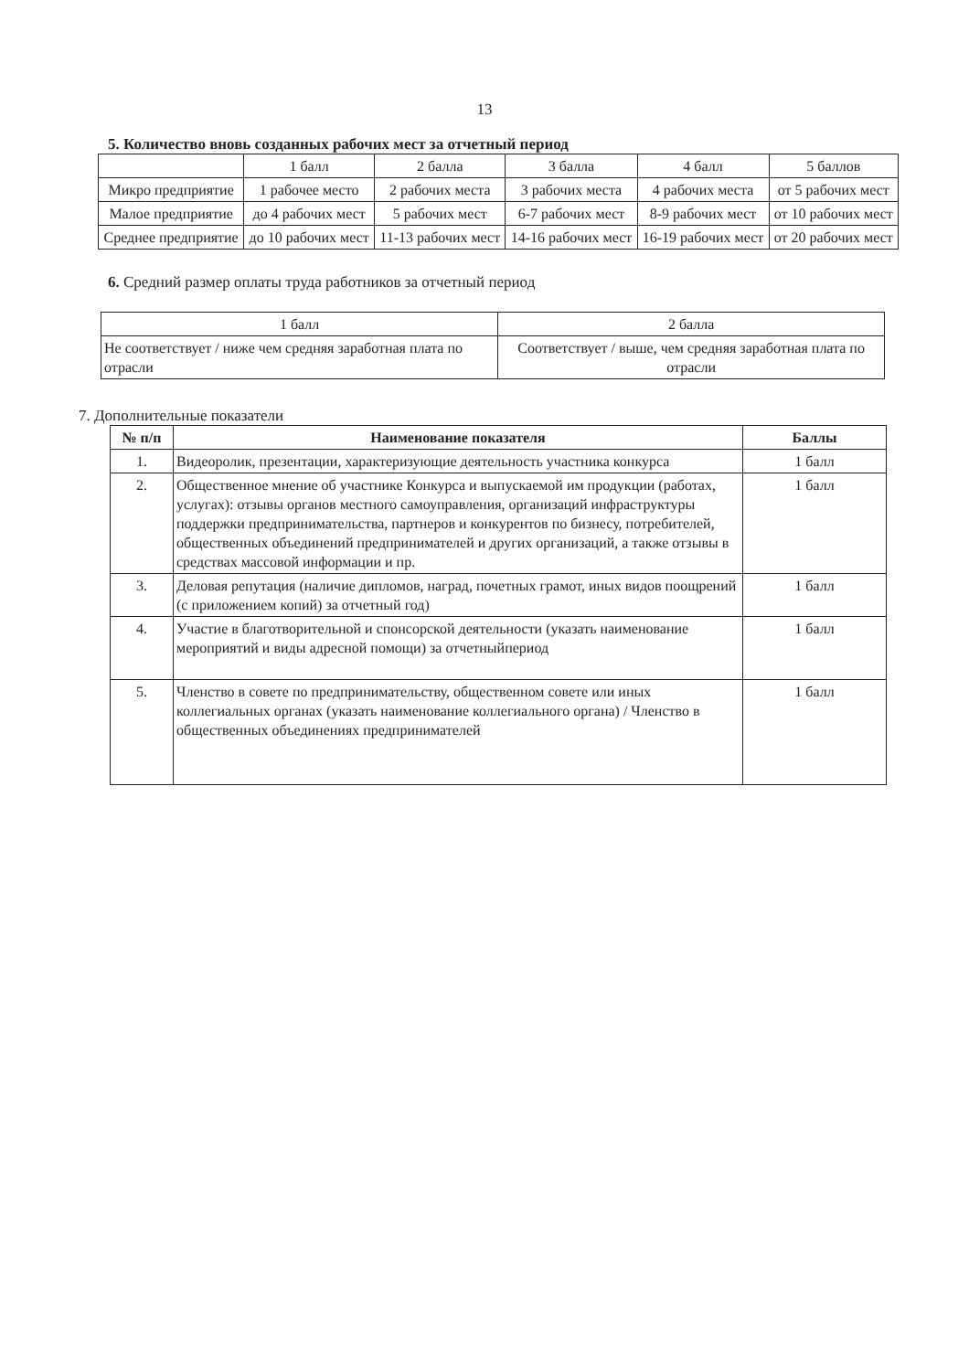13
5. Количество вновь созданных рабочих мест за отчетный период
| | 1 балл | 2 балла | 3 балла | 4 балл | 5 баллов |
| --- | --- | --- | --- | --- | --- |
| Микро предприятие | 1 рабочее место | 2 рабочих места | 3 рабочих места | 4 рабочих места | от 5 рабочих мест |
| Малое предприятие | до 4 рабочих мест | 5 рабочих мест | 6-7 рабочих мест | 8-9 рабочих мест | от 10 рабочих мест |
| Среднее предприятие | до 10 рабочих мест | 11-13 рабочих мест | 14-16 рабочих мест | 16-19 рабочих мест | от 20 рабочих мест |
6. Средний размер оплаты труда работников за отчетный период
| 1 балл | 2 балла |
| --- | --- |
| Не соответствует / ниже чем средняя заработная плата по отрасли | Соответствует / выше, чем средняя заработная плата по отрасли |
7. Дополнительные показатели
| № п/п | Наименование показателя | Баллы |
| --- | --- | --- |
| 1. | Видеоролик, презентации, характеризующие деятельность участника конкурса | 1 балл |
| 2. | Общественное мнение об участнике Конкурса и выпускаемой им продукции (работах, услугах): отзывы органов местного самоуправления, организаций инфраструктуры поддержки предпринимательства, партнеров и конкурентов по бизнесу, потребителей, общественных объединений предпринимателей и других организаций, а также отзывы в средствах массовой информации и пр. | 1 балл |
| 3. | Деловая репутация (наличие дипломов, наград, почетных грамот, иных видов поощрений (с приложением копий) за отчетный год) | 1 балл |
| 4. | Участие в благотворительной и спонсорской деятельности (указать наименование мероприятий и виды адресной помощи) за отчетныйпериод | 1 балл |
| 5. | Членство в совете по предпринимательству, общественном совете или иных коллегиальных органах (указать наименование коллегиального органа) / Членство в общественных объединениях предпринимателей | 1 балл |